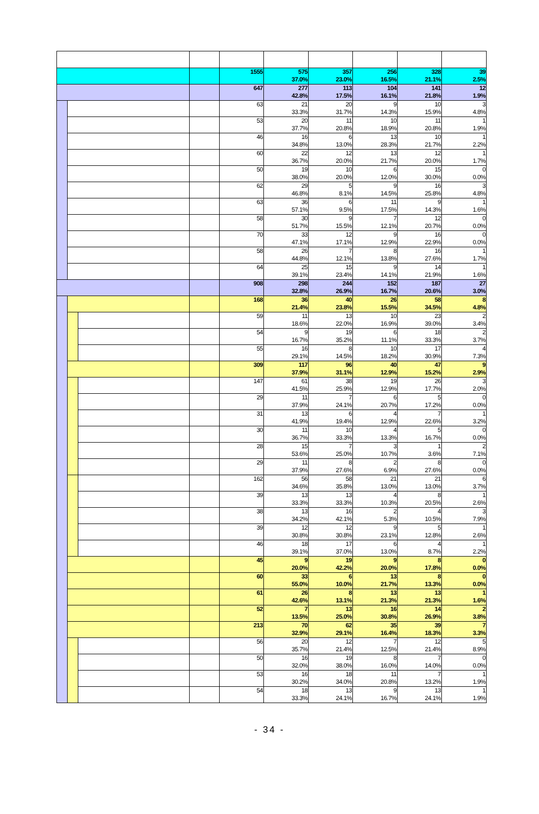| | | | | 1555 | 575 37.0% | 357 23.0% | 256 16.5% | 328 21.1% | 39 2.5% |
| | | | | 647 | 277 42.8% | 113 17.5% | 104 16.1% | 141 21.8% | 12 1.9% |
| | | | | 63 | 21 33.3% | 20 31.7% | 9 14.3% | 10 15.9% | 3 4.8% |
| | | | | 53 | 20 37.7% | 11 20.8% | 10 18.9% | 11 20.8% | 1 1.9% |
| | | | | 46 | 16 34.8% | 6 13.0% | 13 28.3% | 10 21.7% | 1 2.2% |
| | | | | 60 | 22 36.7% | 12 20.0% | 13 21.7% | 12 20.0% | 1 1.7% |
| | | | | 50 | 19 38.0% | 10 20.0% | 6 12.0% | 15 30.0% | 0 0.0% |
| | | | | 62 | 29 46.8% | 5 8.1% | 9 14.5% | 16 25.8% | 3 4.8% |
| | | | | 63 | 36 57.1% | 6 9.5% | 11 17.5% | 9 14.3% | 1 1.6% |
| | | | | 58 | 30 51.7% | 9 15.5% | 7 12.1% | 12 20.7% | 0 0.0% |
| | | | | 70 | 33 47.1% | 12 17.1% | 9 12.9% | 16 22.9% | 0 0.0% |
| | | | | 58 | 26 44.8% | 7 12.1% | 8 13.8% | 16 27.6% | 1 1.7% |
| | | | | 64 | 25 39.1% | 15 23.4% | 9 14.1% | 14 21.9% | 1 1.6% |
| | | | | 908 | 298 32.8% | 244 26.9% | 152 16.7% | 187 20.6% | 27 3.0% |
| | | | | 168 | 36 21.4% | 40 23.8% | 26 15.5% | 58 34.5% | 8 4.8% |
| | | | | 59 | 11 18.6% | 13 22.0% | 10 16.9% | 23 39.0% | 2 3.4% |
| | | | | 54 | 9 16.7% | 19 35.2% | 6 11.1% | 18 33.3% | 2 3.7% |
| | | | | 55 | 16 29.1% | 8 14.5% | 10 18.2% | 17 30.9% | 4 7.3% |
| | | | | 309 | 117 37.9% | 96 31.1% | 40 12.9% | 47 15.2% | 9 2.9% |
| | | | | 147 | 61 41.5% | 38 25.9% | 19 12.9% | 26 17.7% | 3 2.0% |
| | | | | 29 | 11 37.9% | 7 24.1% | 6 20.7% | 5 17.2% | 0 0.0% |
| | | | | 31 | 13 41.9% | 6 19.4% | 4 12.9% | 7 22.6% | 1 3.2% |
| | | | | 30 | 11 36.7% | 10 33.3% | 4 13.3% | 5 16.7% | 0 0.0% |
| | | | | 28 | 15 53.6% | 7 25.0% | 3 10.7% | 1 3.6% | 2 7.1% |
| | | | | 29 | 11 37.9% | 8 27.6% | 2 6.9% | 8 27.6% | 0 0.0% |
| | | | | 162 | 56 34.6% | 58 35.8% | 21 13.0% | 21 13.0% | 6 3.7% |
| | | | | 39 | 13 33.3% | 13 33.3% | 4 10.3% | 8 20.5% | 1 2.6% |
| | | | | 38 | 13 34.2% | 16 42.1% | 2 5.3% | 4 10.5% | 3 7.9% |
| | | | | 39 | 12 30.8% | 12 30.8% | 9 23.1% | 5 12.8% | 1 2.6% |
| | | | | 46 | 18 39.1% | 17 37.0% | 6 13.0% | 4 8.7% | 1 2.2% |
| | | | | 45 | 9 20.0% | 19 42.2% | 9 20.0% | 8 17.8% | 0 0.0% |
| | | | | 60 | 33 55.0% | 6 10.0% | 13 21.7% | 8 13.3% | 0 0.0% |
| | | | | 61 | 26 42.6% | 8 13.1% | 13 21.3% | 13 21.3% | 1 1.6% |
| | | | | 52 | 7 13.5% | 13 25.0% | 16 30.8% | 14 26.9% | 2 3.8% |
| | | | | 213 | 70 32.9% | 62 29.1% | 35 16.4% | 39 18.3% | 7 3.3% |
| | | | | 56 | 20 35.7% | 12 21.4% | 7 12.5% | 12 21.4% | 5 8.9% |
| | | | | 50 | 16 32.0% | 19 38.0% | 8 16.0% | 7 14.0% | 0 0.0% |
| | | | | 53 | 16 30.2% | 18 34.0% | 11 20.8% | 7 13.2% | 1 1.9% |
| | | | | 54 | 18 33.3% | 13 24.1% | 9 16.7% | 13 24.1% | 1 1.9% |
- 34 -